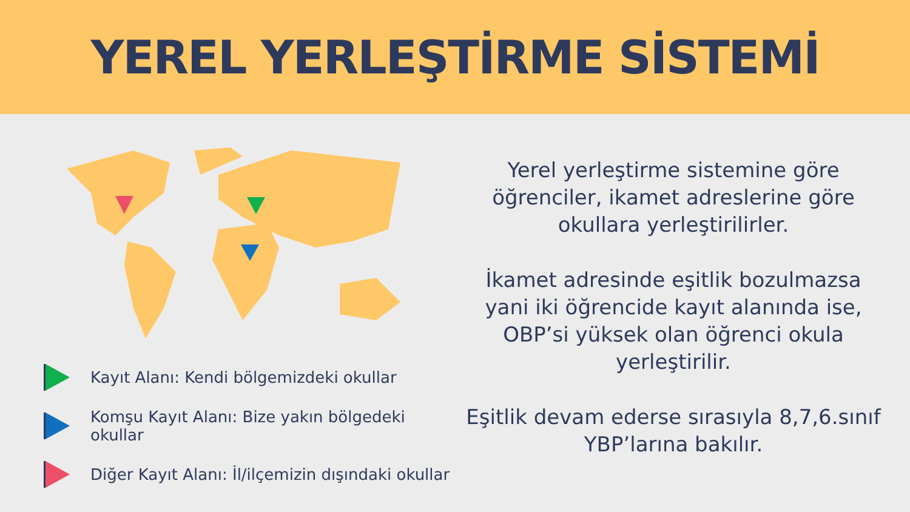YEREL YERLEŞTİRME SİSTEMİ
Kayıt Alanı: Kendi bölgemizdeki okullar
Komşu Kayıt Alanı: Bize yakın bölgedeki okullar
Diğer Kayıt Alanı: İl/ilçemizin dışındaki okullar
Yerel yerleştirme sistemine göre öğrenciler, ikamet adreslerine göre okullara yerleştirilirler.
İkamet adresinde eşitlik bozulmazsa yani iki öğrencide kayıt alanında ise, OBP’si yüksek olan öğrenci okula yerleştirilir.
Eşitlik devam ederse sırasıyla 8,7,6.sınıf YBP’larına bakılır.